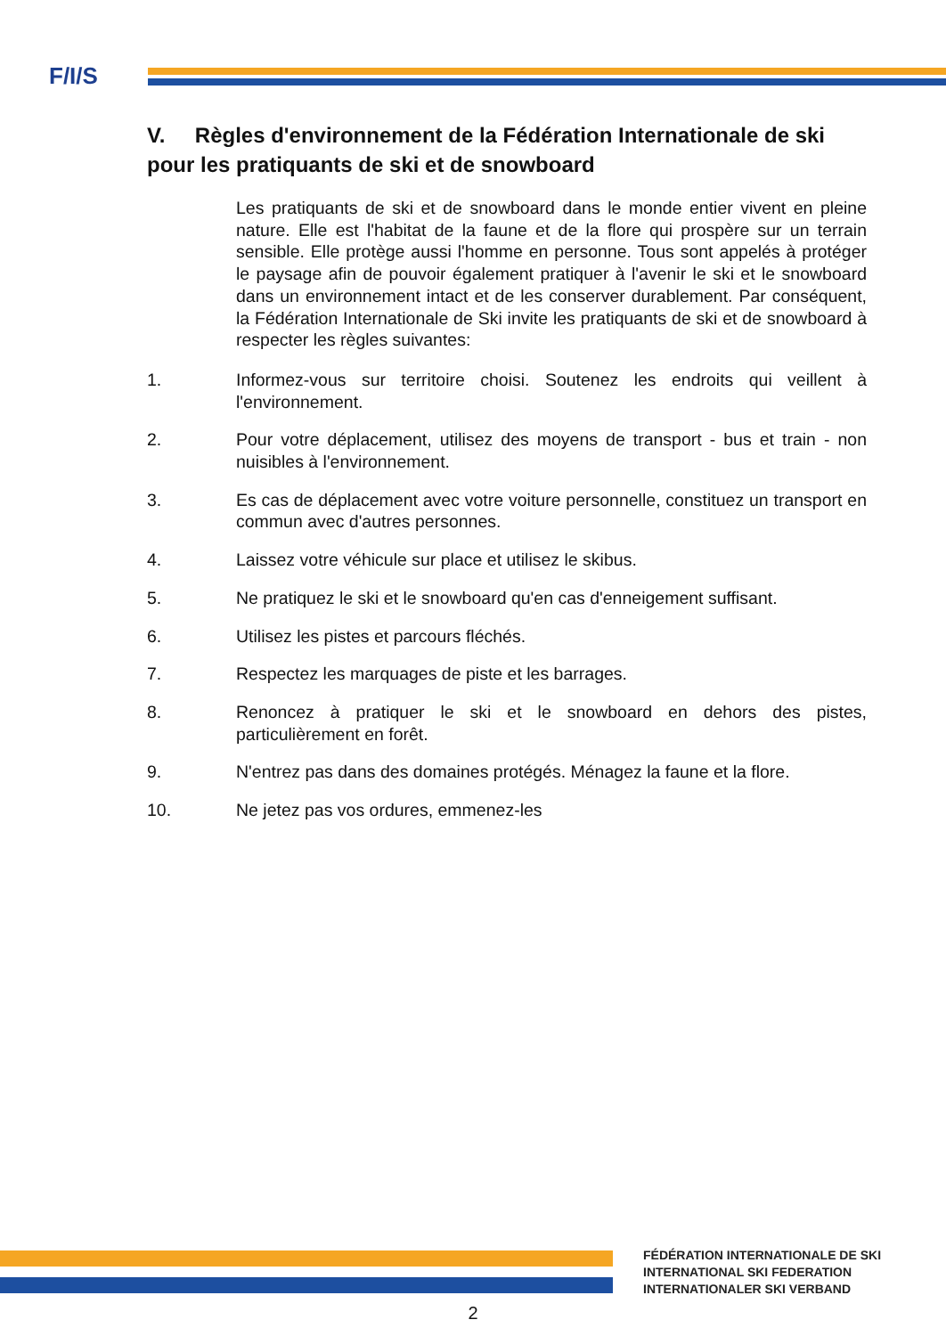F/I/S
V. Règles d'environnement de la Fédération Internationale de ski pour les pratiquants de ski et de snowboard
Les pratiquants de ski et de snowboard dans le monde entier vivent en pleine nature. Elle est l'habitat de la faune et de la flore qui prospère sur un terrain sensible. Elle protège aussi l'homme en personne. Tous sont appelés à protéger le paysage afin de pouvoir également pratiquer à l'avenir le ski et le snowboard dans un environnement intact et de les conserver durablement. Par conséquent, la Fédération Internationale de Ski invite les pratiquants de ski et de snowboard à respecter les règles suivantes:
1. Informez-vous sur territoire choisi. Soutenez les endroits qui veillent à l'environnement.
2. Pour votre déplacement, utilisez des moyens de transport - bus et train - non nuisibles à l'environnement.
3. Es cas de déplacement avec votre voiture personnelle, constituez un transport en commun avec d'autres personnes.
4. Laissez votre véhicule sur place et utilisez le skibus.
5. Ne pratiquez le ski et le snowboard qu'en cas d'enneigement suffisant.
6. Utilisez les pistes et parcours fléchés.
7. Respectez les marquages de piste et les barrages.
8. Renoncez à pratiquer le ski et le snowboard en dehors des pistes, particulièrement en forêt.
9. N'entrez pas dans des domaines protégés. Ménagez la faune et la flore.
10. Ne jetez pas vos ordures, emmenez-les
FÉDÉRATION INTERNATIONALE DE SKI
INTERNATIONAL SKI FEDERATION
INTERNATIONALER SKI VERBAND
2